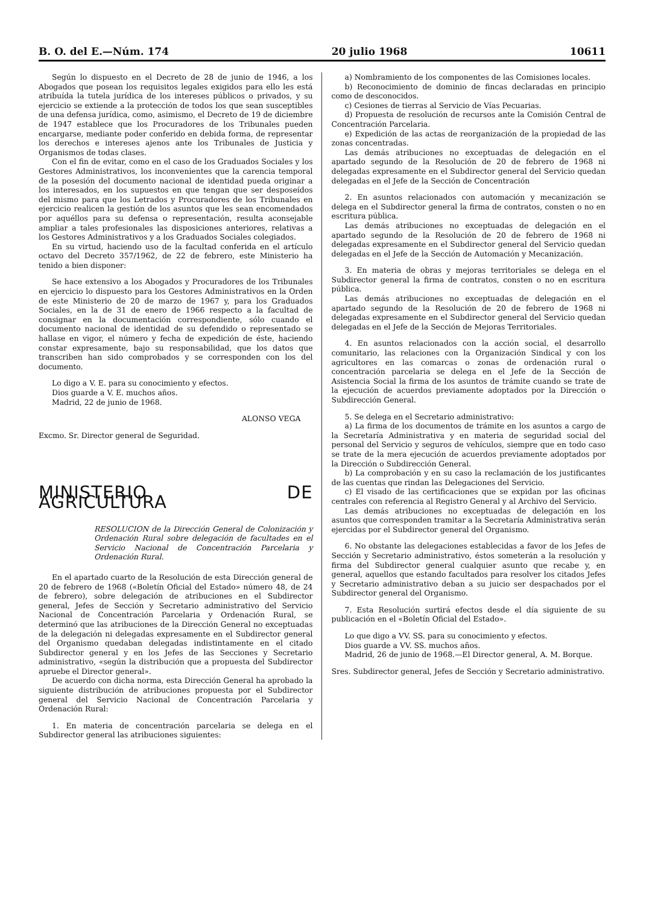B. O. del E.—Núm. 174 20 julio 1968 10611
Según lo dispuesto en el Decreto de 28 de junio de 1946, a los Abogados que posean los requisitos legales exigidos para ello les está atribuída la tutela jurídica de los intereses públicos o privados, y su ejercicio se extiende a la protección de todos los que sean susceptibles de una defensa jurídica, como, asimismo, el Decreto de 19 de diciembre de 1947 establece que los Procuradores de los Tribunales pueden encargarse, mediante poder conferido en debida forma, de representar los derechos e intereses ajenos ante los Tribunales de Justicia y Organismos de todas clases.
Con el fin de evitar, como en el caso de los Graduados Sociales y los Gestores Administrativos, los inconvenientes que la carencia temporal de la posesión del documento nacional de identidad pueda originar a los interesados, en los supuestos en que tengan que ser desposeídos del mismo para que los Letrados y Procuradores de los Tribunales en ejercicio realicen la gestión de los asuntos que les sean encomendados por aquéllos para su defensa o representación, resulta aconsejable ampliar a tales profesionales las disposiciones anteriores, relativas a los Gestores Administrativos y a los Graduados Sociales colegiados.
En su virtud, haciendo uso de la facultad conferida en el artículo octavo del Decreto 357/1962, de 22 de febrero, este Ministerio ha tenido a bien disponer:
Se hace extensivo a los Abogados y Procuradores de los Tribunales en ejercicio lo dispuesto para los Gestores Administrativos en la Orden de este Ministerio de 20 de marzo de 1967 y, para los Graduados Sociales, en la de 31 de enero de 1966 respecto a la facultad de consignar en la documentación correspondiente, sólo cuando el documento nacional de identidad de su defendido o representado se hallase en vigor, el número y fecha de expedición de éste, haciendo constar expresamente, bajo su responsabilidad, que los datos que transcriben han sido comprobados y se corresponden con los del documento.
Lo digo a V. E. para su conocimiento y efectos.
Dios guarde a V. E. muchos años.
Madrid, 22 de junio de 1968.
ALONSO VEGA
Excmo. Sr. Director general de Seguridad.
MINISTERIO DE AGRICULTURA
RESOLUCION de la Dirección General de Colonización y Ordenación Rural sobre delegación de facultades en el Servicio Nacional de Concentración Parcelaria y Ordenación Rural.
En el apartado cuarto de la Resolución de esta Dirección general de 20 de febrero de 1968 («Boletín Oficial del Estado» número 48, de 24 de febrero), sobre delegación de atribuciones en el Subdirector general, Jefes de Sección y Secretario administrativo del Servicio Nacional de Concentración Parcelaria y Ordenación Rural, se determinó que las atribuciones de la Dirección General no exceptuadas de la delegación ni delegadas expresamente en el Subdirector general del Organismo quedaban delegadas indistintamente en el citado Subdirector general y en los Jefes de las Secciones y Secretario administrativo, «según la distribución que a propuesta del Subdirector apruebe el Director general».
De acuerdo con dicha norma, esta Dirección General ha aprobado la siguiente distribución de atribuciones propuesta por el Subdirector general del Servicio Nacional de Concentración Parcelaria y Ordenación Rural:
1. En materia de concentración parcelaria se delega en el Subdirector general las atribuciones siguientes:
a) Nombramiento de los componentes de las Comisiones locales.
b) Reconocimiento de dominio de fincas declaradas en principio como de desconocidos.
c) Cesiones de tierras al Servicio de Vías Pecuarias.
d) Propuesta de resolución de recursos ante la Comisión Central de Concentración Parcelaria.
e) Expedición de las actas de reorganización de la propiedad de las zonas concentradas.
Las demás atribuciones no exceptuadas de delegación en el apartado segundo de la Resolución de 20 de febrero de 1968 ni delegadas expresamente en el Subdirector general del Servicio quedan delegadas en el Jefe de la Sección de Concentración
2. En asuntos relacionados con automación y mecanización se delega en el Subdirector general la firma de contratos, consten o no en escritura pública.
Las demás atribuciones no exceptuadas de delegación en el apartado segundo de la Resolución de 20 de febrero de 1968 ni delegadas expresamente en el Subdirector general del Servicio quedan delegadas en el Jefe de la Sección de Automación y Mecanización.
3. En materia de obras y mejoras territoriales se delega en el Subdirector general la firma de contratos, consten o no en escritura pública.
Las demás atribuciones no exceptuadas de delegación en el apartado segundo de la Resolución de 20 de febrero de 1968 ni delegadas expresamente en el Subdirector general del Servicio quedan delegadas en el Jefe de la Sección de Mejoras Territoriales.
4. En asuntos relacionados con la acción social, el desarrollo comunitario, las relaciones con la Organización Sindical y con los agricultores en las comarcas o zonas de ordenación rural o concentración parcelaria se delega en el Jefe de la Sección de Asistencia Social la firma de los asuntos de trámite cuando se trate de la ejecución de acuerdos previamente adoptados por la Dirección o Subdirección General.
5. Se delega en el Secretario administrativo:
a) La firma de los documentos de trámite en los asuntos a cargo de la Secretaría Administrativa y en materia de seguridad social del personal del Servicio y seguros de vehículos, siempre que en todo caso se trate de la mera ejecución de acuerdos previamente adoptados por la Dirección o Subdirección General.
b) La comprobación y en su caso la reclamación de los justificantes de las cuentas que rindan las Delegaciones del Servicio.
c) El visado de las certificaciones que se expidan por las oficinas centrales con referencia al Registro General y al Archivo del Servicio.
Las demás atribuciones no exceptuadas de delegación en los asuntos que corresponden tramitar a la Secretaría Administrativa serán ejercidas por el Subdirector general del Organismo.
6. No obstante las delegaciones establecidas a favor de los Jefes de Sección y Secretario administrativo, éstos someterán a la resolución y firma del Subdirector general cualquier asunto que recabe y, en general, aquellos que estando facultados para resolver los citados Jefes y Secretario administrativo deban a su juicio ser despachados por el Subdirector general del Organismo.
7. Esta Resolución surtirá efectos desde el día siguiente de su publicación en el «Boletín Oficial del Estado».
Lo que digo a VV. SS. para su conocimiento y efectos.
Dios guarde a VV. SS. muchos años.
Madrid, 26 de junio de 1968.—El Director general, A. M. Borque.
Sres. Subdirector general, Jefes de Sección y Secretario administrativo.